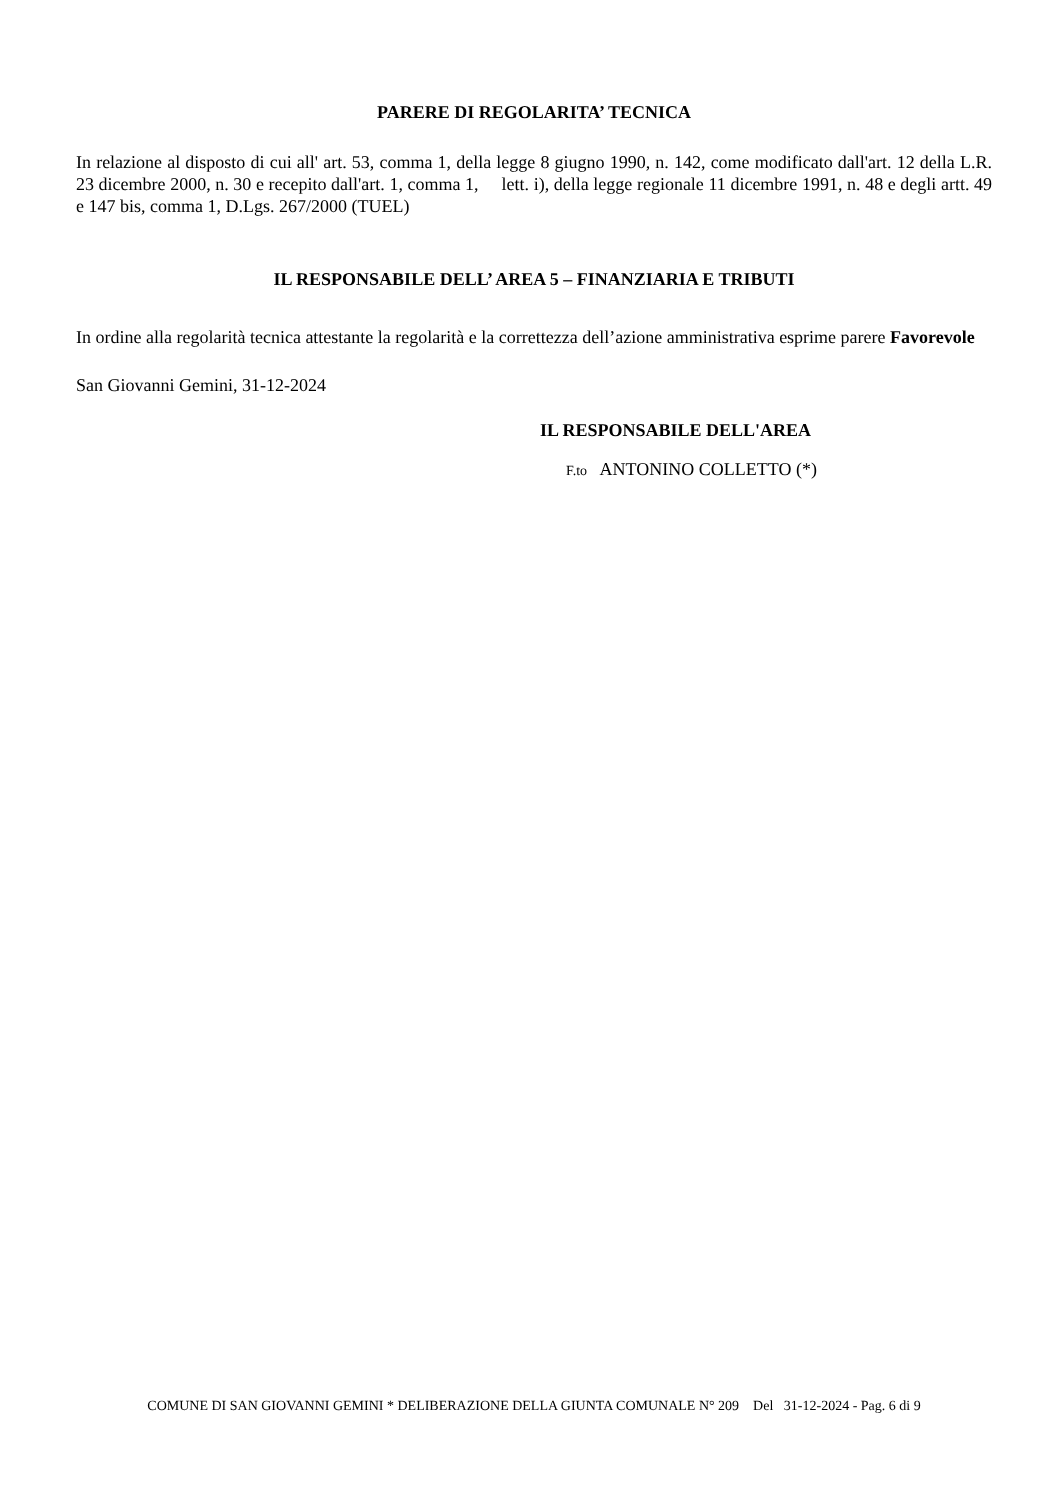PARERE DI REGOLARITA’ TECNICA
In relazione al disposto di cui all' art. 53, comma 1, della legge 8 giugno 1990, n. 142, come modificato dall'art. 12 della L.R. 23 dicembre 2000, n. 30 e recepito dall'art. 1, comma 1, lett. i), della legge regionale 11 dicembre 1991, n. 48 e degli artt. 49 e 147 bis, comma 1, D.Lgs. 267/2000 (TUEL)
IL RESPONSABILE DELL’ AREA 5 – FINANZIARIA E TRIBUTI
In ordine alla regolarità tecnica attestante la regolarità e la correttezza dell’azione amministrativa esprime parere Favorevole
San Giovanni Gemini, 31-12-2024
IL RESPONSABILE DELL'AREA
F.to ANTONINO COLLETTO (*)
COMUNE DI SAN GIOVANNI GEMINI * DELIBERAZIONE DELLA GIUNTA COMUNALE N° 209 Del 31-12-2024 - Pag. 6 di 9